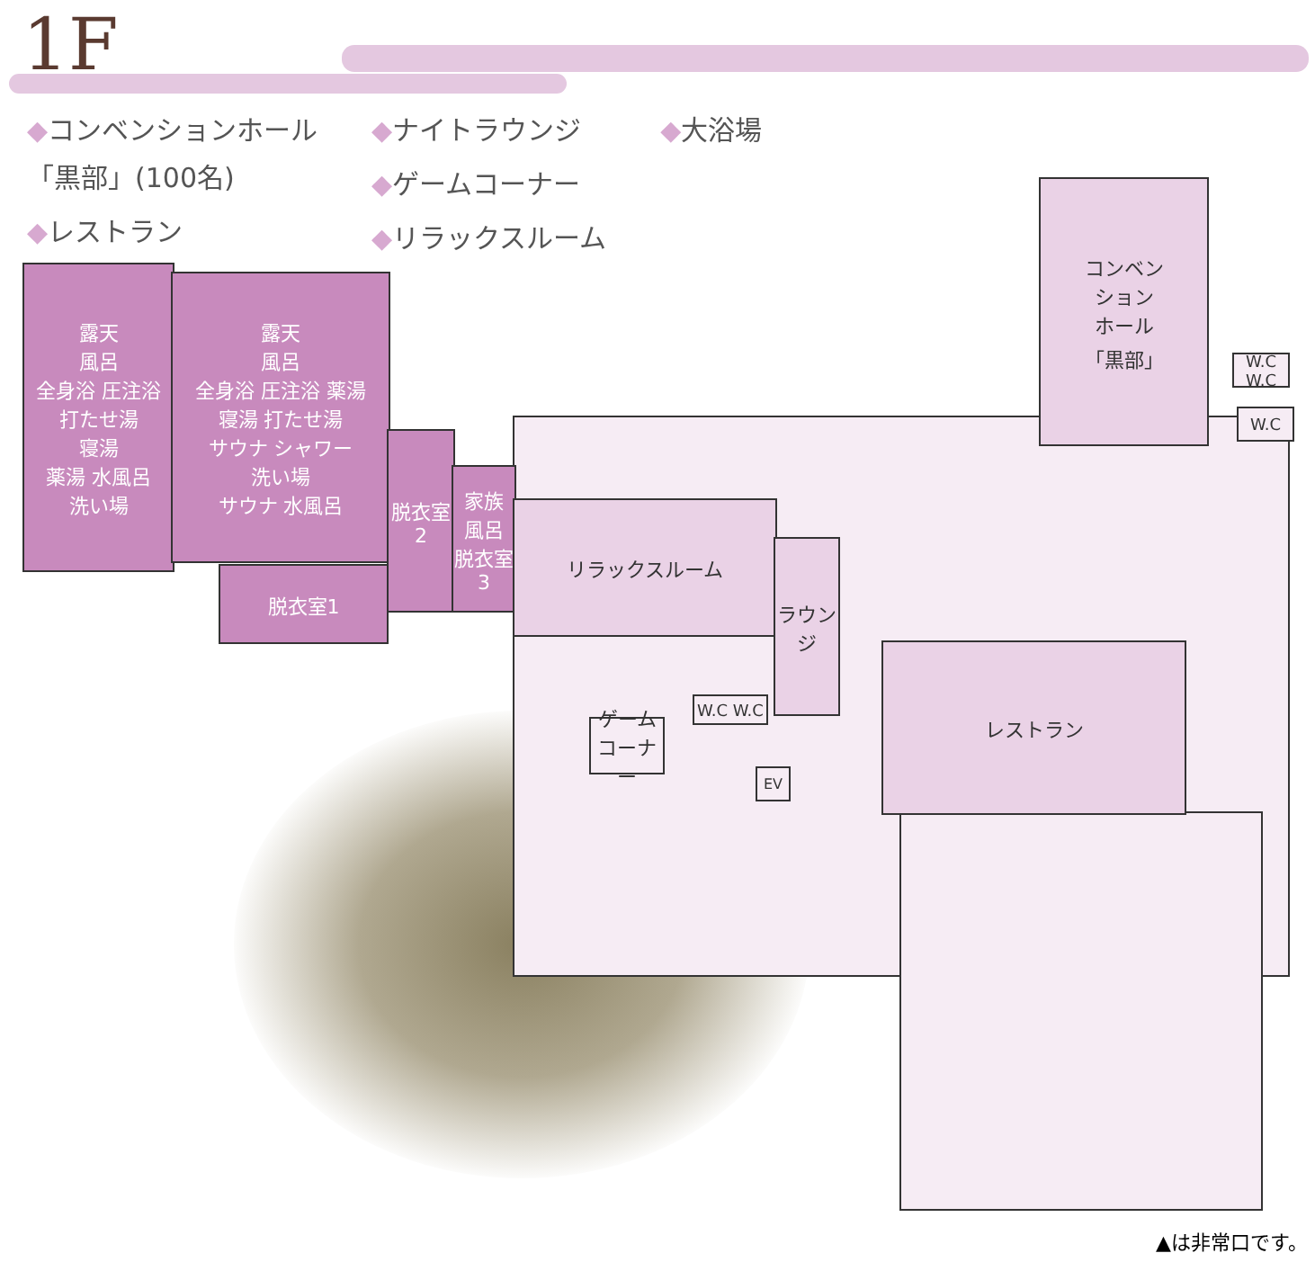1F
◆コンベンションホール
「黒部」(100名)
◆レストラン
◆ナイトラウンジ
◆ゲームコーナー
◆リラックスルーム
◆大浴場
露天
風呂
全身浴 圧注浴
打たせ湯
寝湯
薬湯 水風呂
洗い場
露天
風呂
全身浴 圧注浴 薬湯
寝湯 打たせ湯
サウナ シャワー
洗い場
サウナ 水風呂
脱衣室
2
家族
風呂
脱衣室
3
脱衣室1
リラックスルーム
ラウンジ
コンベン
ション
ホール
「黒部」
レストラン
ゲーム
コーナー
W.C W.C
W.C W.C
W.C
EV
▲は非常口です。